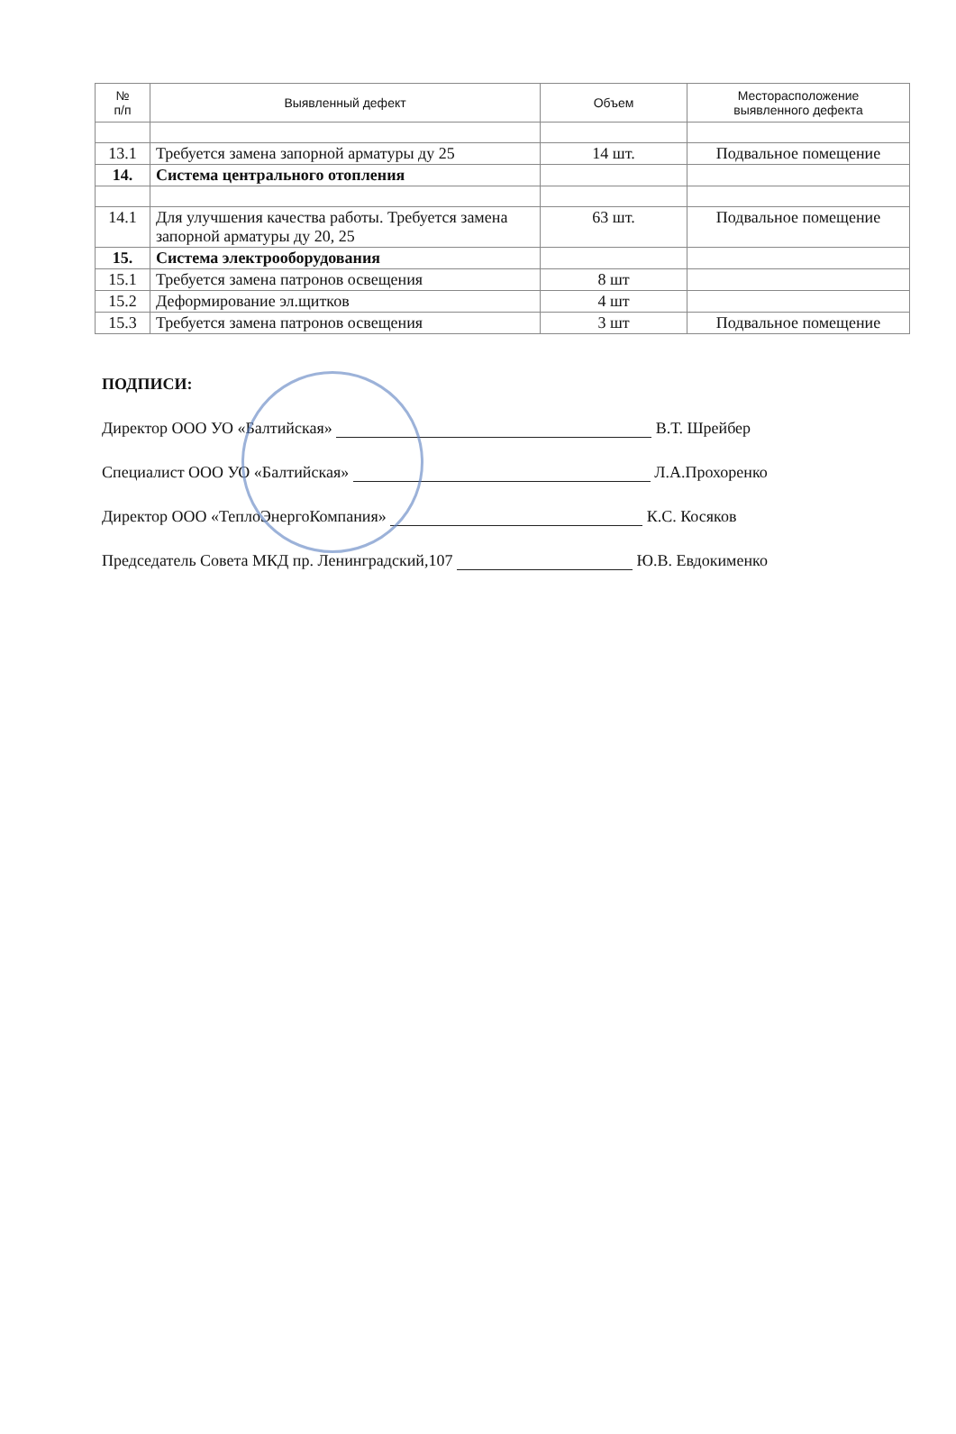| № п/п | Выявленный дефект | Объем | Месторасположение выявленного дефекта |
| --- | --- | --- | --- |
| 13.1 | Требуется замена запорной арматуры ду 25 | 14 шт. | Подвальное помещение |
| 14. | Система центрального отопления | | |
| 14.1 | Для улучшения качества работы. Требуется замена запорной арматуры ду 20, 25 | 63 шт. | Подвальное помещение |
| 15. | Система электрооборудования | | |
| 15.1 | Требуется замена патронов освещения | 8 шт | |
| 15.2 | Деформирование эл.щитков | 4 шт | |
| 15.3 | Требуется замена патронов освещения | 3 шт | Подвальное помещение |
ПОДПИСИ:
Директор ООО УО «Балтийская» В.Т. Шрейбер
Специалист ООО УО «Балтийская» Л.А.Прохоренко
Директор ООО «ТеплоЭнергоКомпания» К.С. Косяков
Председатель Совета МКД пр. Ленинградский,107 Ю.В. Евдокименко